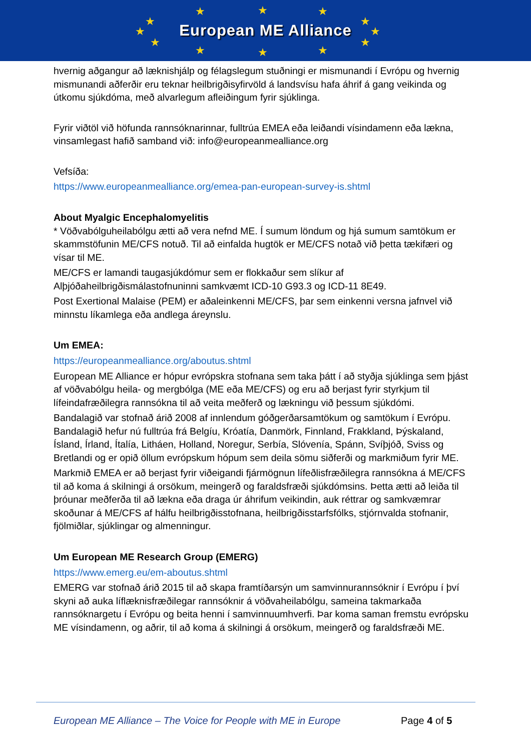★ ★ ★
★ ★
★ ★
★ ★
★ ★ ★
European ME Alliance
hvernig aðgangur að læknishjálp og félagslegum stuðningi er mismunandi í Evrópu og hvernig mismunandi aðferðir eru teknar heilbrigðisyfirvöld á landsvísu hafa áhrif á gang veikinda og útkomu sjúkdóma, með alvarlegum afleiðingum fyrir sjúklinga.
Fyrir viðtöl við höfunda rannsóknarinnar, fulltrúa EMEA eða leiðandi vísindamenn eða lækna, vinsamlegast hafið samband við: info@europeanmealliance.org
Vefsíða:
https://www.europeanmealliance.org/emea-pan-european-survey-is.shtml
About Myalgic Encephalomyelitis
* Vöðvabólguheilabólgu ætti að vera nefnd ME. Í sumum löndum og hjá sumum samtökum er skammstöfunin ME/CFS notuð. Til að einfalda hugtök er ME/CFS notað við þetta tækifæri og vísar til ME.
ME/CFS er lamandi taugasjúkdómur sem er flokkaður sem slíkur af Alþjóðaheilbrigðismálastofnuninni samkvæmt ICD-10 G93.3 og ICD-11 8E49.
Post Exertional Malaise (PEM) er aðaleinkenni ME/CFS, þar sem einkenni versna jafnvel við minnstu líkamlega eða andlega áreynslu.
Um EMEA:
https://europeanmealliance.org/aboutus.shtml
European ME Alliance er hópur evrópskra stofnana sem taka þátt í að styðja sjúklinga sem þjást af vöðvabólgu heila- og mergbólga (ME eða ME/CFS) og eru að berjast fyrir styrkjum til lífeindafræðilegra rannsókna til að veita meðferð og lækningu við þessum sjúkdómi.
Bandalagið var stofnað árið 2008 af innlendum góðgerðarsamtökum og samtökum í Evrópu. Bandalagið hefur nú fulltrúa frá Belgíu, Króatía, Danmörk, Finnland, Frakkland, Þýskaland, Ísland, Írland, Ítalía, Litháen, Holland, Noregur, Serbía, Slóvenía, Spánn, Svíþjóð, Sviss og Bretlandi og er opið öllum evrópskum hópum sem deila sömu siðferði og markmiðum fyrir ME.
Markmið EMEA er að berjast fyrir viðeigandi fjármögnun lífeðlisfræðilegra rannsókna á ME/CFS til að koma á skilningi á orsökum, meingerð og faraldsfræði sjúkdómsins. Þetta ætti að leiða til þróunar meðferða til að lækna eða draga úr áhrifum veikindin, auk réttrar og samkvæmrar skoðunar á ME/CFS af hálfu heilbrigðisstofnana, heilbrigðisstarfsfólks, stjórnvalda stofnanir, fjölmiðlar, sjúklingar og almenningur.
Um European ME Research Group (EMERG)
https://www.emerg.eu/em-aboutus.shtml
EMERG var stofnað árið 2015 til að skapa framtíðarsýn um samvinnurannsóknir í Evrópu í því skyni að auka líflæknisfræðilegar rannsóknir á vöðvaheilabólgu, sameina takmarkaða rannsóknargetu í Evrópu og beita henni í samvinnuumhverfi. Þar koma saman fremstu evrópsku ME vísindamenn, og aðrir, til að koma á skilningi á orsökum, meingerð og faraldsfræði ME.
European ME Alliance – The Voice for People with ME in Europe
Page 4 of 5